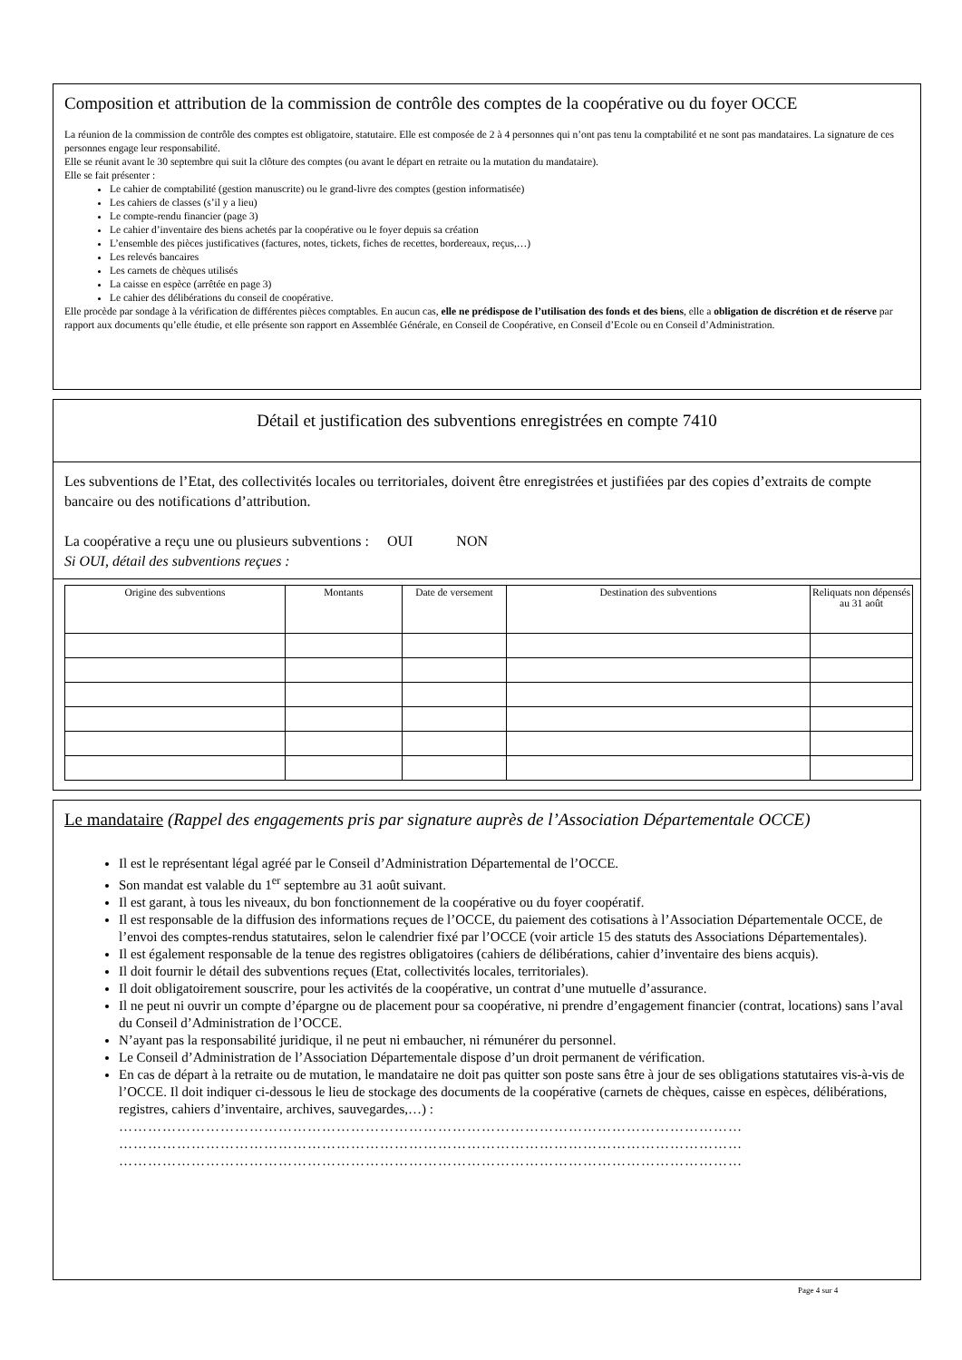Composition et attribution de la commission de contrôle des comptes de la coopérative ou du foyer OCCE
La réunion de la commission de contrôle des comptes est obligatoire, statutaire. Elle est composée de 2 à 4 personnes qui n’ont pas tenu la comptabilité et ne sont pas mandataires. La signature de ces personnes engage leur responsabilité.
Elle se réunit avant le 30 septembre qui suit la clôture des comptes (ou avant le départ en retraite ou la mutation du mandataire).
Elle se fait présenter :
Le cahier de comptabilité (gestion manuscrite) ou le grand-livre des comptes (gestion informatisée)
Les cahiers de classes (s’il y a lieu)
Le compte-rendu financier (page 3)
Le cahier d’inventaire des biens achetés par la coopérative ou le foyer depuis sa création
L’ensemble des pièces justificatives (factures, notes, tickets, fiches de recettes, bordereaux, reçus,…)
Les relevés bancaires
Les carnets de chèques utilisés
La caisse en espèce (arrêtée en page 3)
Le cahier des délibérations du conseil de coopérative.
Elle procède par sondage à la vérification de différentes pièces comptables. En aucun cas, elle ne prédispose de l’utilisation des fonds et des biens, elle a obligation de discrétion et de réserve par rapport aux documents qu’elle étudie, et elle présente son rapport en Assemblée Générale, en Conseil de Coopérative, en Conseil d’Ecole ou en Conseil d’Administration.
Détail et justification des subventions enregistrées en compte 7410
Les subventions de l’Etat, des collectivités locales ou territoriales, doivent être enregistrées et justifiées par des copies d’extraits de compte bancaire ou des notifications d’attribution.
La coopérative a reçu une ou plusieurs subventions : OUI NON
Si OUI, détail des subventions reçues :
| Origine des subventions | Montants | Date de versement | Destination des subventions | Reliquats non dépensés au 31 août |
| --- | --- | --- | --- | --- |
Le mandataire (Rappel des engagements pris par signature auprès de l’Association Départementale OCCE)
Il est le représentant légal agréé par le Conseil d’Administration Départemental de l’OCCE.
Son mandat est valable du 1<sup>er</sup> septembre au 31 août suivant.
Il est garant, à tous les niveaux, du bon fonctionnement de la coopérative ou du foyer coopératif.
Il est responsable de la diffusion des informations reçues de l’OCCE, du paiement des cotisations à l’Association Départementale OCCE, de l’envoi des comptes-rendus statutaires, selon le calendrier fixé par l’OCCE (voir article 15 des statuts des Associations Départementales).
Il est également responsable de la tenue des registres obligatoires (cahiers de délibérations, cahier d’inventaire des biens acquis).
Il doit fournir le détail des subventions reçues (Etat, collectivités locales, territoriales).
Il doit obligatoirement souscrire, pour les activités de la coopérative, un contrat d’une mutuelle d’assurance.
Il ne peut ni ouvrir un compte d’épargne ou de placement pour sa coopérative, ni prendre d’engagement financier (contrat, locations) sans l’aval du Conseil d’Administration de l’OCCE.
N’ayant pas la responsabilité juridique, il ne peut ni embaucher, ni rémunérer du personnel.
Le Conseil d’Administration de l’Association Départementale dispose d’un droit permanent de vérification.
En cas de départ à la retraite ou de mutation, le mandataire ne doit pas quitter son poste sans être à jour de ses obligations statutaires vis-à-vis de l’OCCE. Il doit indiquer ci-dessous le lieu de stockage des documents de la coopérative (carnets de chèques, caisse en espèces, délibérations, registres, cahiers d’inventaire, archives, sauvegardes,…) :
…………………………………………………………………………………………………………………
…………………………………………………………………………………………………………………
…………………………………………………………………………………………………………………
Page 4 sur 4